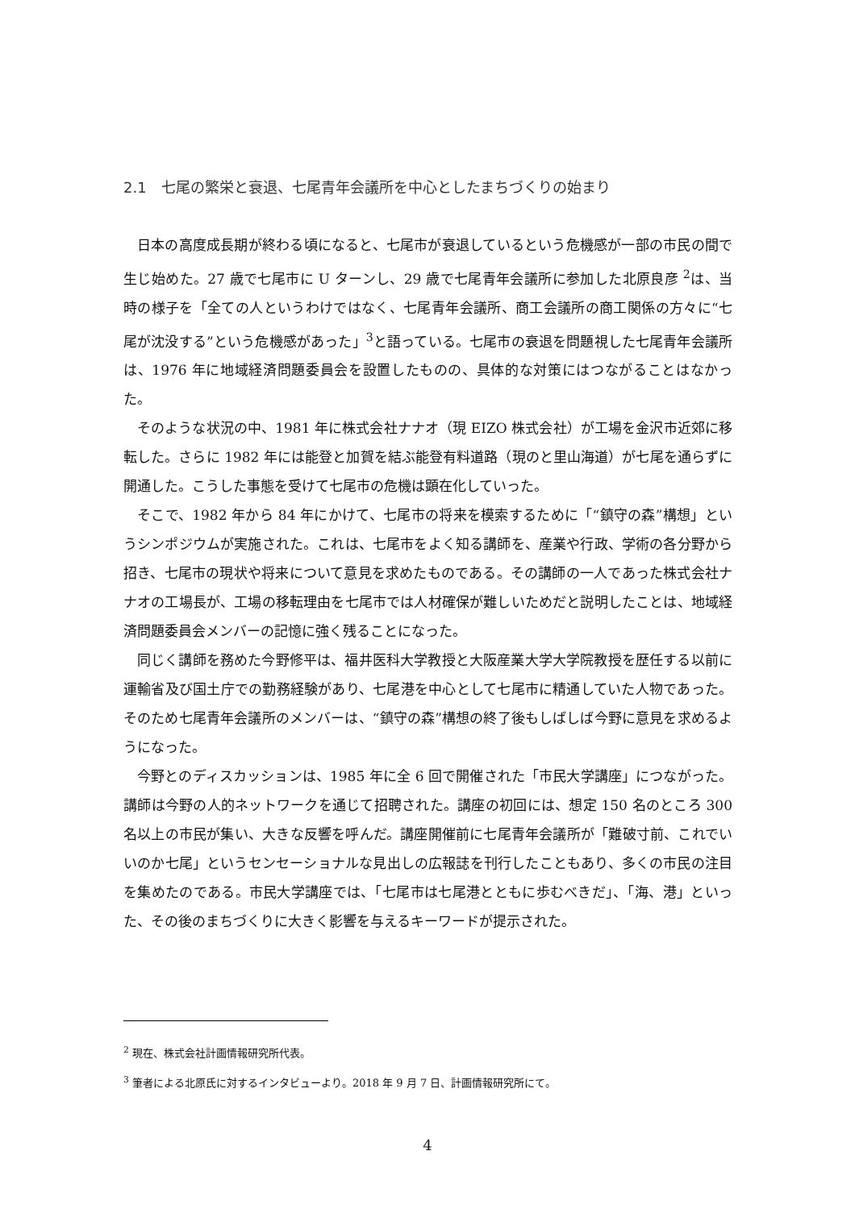2.1　七尾の繁栄と衰退、七尾青年会議所を中心としたまちづくりの始まり
日本の高度成長期が終わる頃になると、七尾市が衰退しているという危機感が一部の市民の間で生じ始めた。27 歳で七尾市に U ターンし、29 歳で七尾青年会議所に参加した北原良彦 <sup>2</sup>は、当時の様子を「全ての人というわけではなく、七尾青年会議所、商工会議所の商工関係の方々に“七尾が沈没する”という危機感があった」<sup>3</sup>と語っている。七尾市の衰退を問題視した七尾青年会議所は、1976 年に地域経済問題委員会を設置したものの、具体的な対策にはつながることはなかった。
そのような状況の中、1981 年に株式会社ナナオ（現 EIZO 株式会社）が工場を金沢市近郊に移転した。さらに 1982 年には能登と加賀を結ぶ能登有料道路（現のと里山海道）が七尾を通らずに開通した。こうした事態を受けて七尾市の危機は顕在化していった。
そこで、1982 年から 84 年にかけて、七尾市の将来を模索するために「“鎮守の森”構想」というシンポジウムが実施された。これは、七尾市をよく知る講師を、産業や行政、学術の各分野から招き、七尾市の現状や将来について意見を求めたものである。その講師の一人であった株式会社ナナオの工場長が、工場の移転理由を七尾市では人材確保が難しいためだと説明したことは、地域経済問題委員会メンバーの記憶に強く残ることになった。
同じく講師を務めた今野修平は、福井医科大学教授と大阪産業大学大学院教授を歴任する以前に運輸省及び国土庁での勤務経験があり、七尾港を中心として七尾市に精通していた人物であった。そのため七尾青年会議所のメンバーは、“鎮守の森”構想の終了後もしばしば今野に意見を求めるようになった。
今野とのディスカッションは、1985 年に全 6 回で開催された「市民大学講座」につながった。講師は今野の人的ネットワークを通じて招聘された。講座の初回には、想定 150 名のところ 300 名以上の市民が集い、大きな反響を呼んだ。講座開催前に七尾青年会議所が「難破寸前、これでいいのか七尾」というセンセーショナルな見出しの広報誌を刊行したこともあり、多くの市民の注目を集めたのである。市民大学講座では、「七尾市は七尾港とともに歩むべきだ」、「海、港」といった、その後のまちづくりに大きく影響を与えるキーワードが提示された。
<sup>2</sup> 現在、株式会社計画情報研究所代表。
<sup>3</sup> 筆者による北原氏に対するインタビューより。2018 年 9 月 7 日、計画情報研究所にて。
4